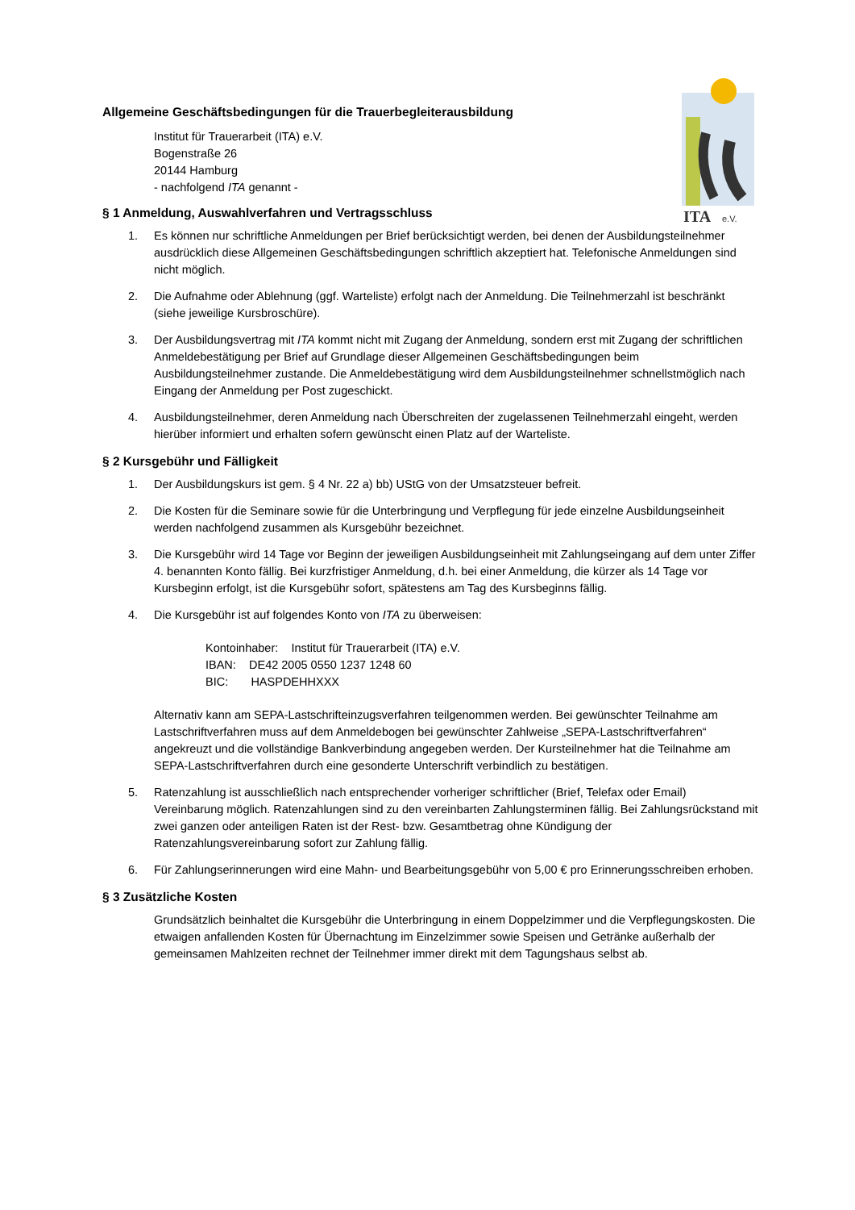ITA
e.V.
Allgemeine Geschäftsbedingungen für die Trauerbegleiterausbildung
Institut für Trauerarbeit (ITA) e.V.
Bogenstraße 26
20144 Hamburg
- nachfolgend ITA genannt -
§ 1 Anmeldung, Auswahlverfahren und Vertragsschluss
1. Es können nur schriftliche Anmeldungen per Brief berücksichtigt werden, bei denen der Ausbildungsteilnehmer ausdrücklich diese Allgemeinen Geschäftsbedingungen schriftlich akzeptiert hat. Telefonische Anmeldungen sind nicht möglich.
2. Die Aufnahme oder Ablehnung (ggf. Warteliste) erfolgt nach der Anmeldung. Die Teilnehmerzahl ist beschränkt (siehe jeweilige Kursbroschüre).
3. Der Ausbildungsvertrag mit ITA kommt nicht mit Zugang der Anmeldung, sondern erst mit Zugang der schriftlichen Anmeldebestätigung per Brief auf Grundlage dieser Allgemeinen Geschäftsbedingungen beim Ausbildungsteilnehmer zustande. Die Anmeldebestätigung wird dem Ausbildungsteilnehmer schnellstmöglich nach Eingang der Anmeldung per Post zugeschickt.
4. Ausbildungsteilnehmer, deren Anmeldung nach Überschreiten der zugelassenen Teilnehmerzahl eingeht, werden hierüber informiert und erhalten sofern gewünscht einen Platz auf der Warteliste.
§ 2 Kursgebühr und Fälligkeit
1. Der Ausbildungskurs ist gem. § 4 Nr. 22 a) bb) UStG von der Umsatzsteuer befreit.
2. Die Kosten für die Seminare sowie für die Unterbringung und Verpflegung für jede einzelne Ausbildungseinheit werden nachfolgend zusammen als Kursgebühr bezeichnet.
3. Die Kursgebühr wird 14 Tage vor Beginn der jeweiligen Ausbildungseinheit mit Zahlungseingang auf dem unter Ziffer 4. benannten Konto fällig. Bei kurzfristiger Anmeldung, d.h. bei einer Anmeldung, die kürzer als 14 Tage vor Kursbeginn erfolgt, ist die Kursgebühr sofort, spätestens am Tag des Kursbeginns fällig.
4. Die Kursgebühr ist auf folgendes Konto von ITA zu überweisen:
Kontoinhaber: Institut für Trauerarbeit (ITA) e.V.
IBAN: DE42 2005 0550 1237 1248 60
BIC: HASPDEHHXXX
Alternativ kann am SEPA-Lastschrifteinzugsverfahren teilgenommen werden. Bei gewünschter Teilnahme am Lastschriftverfahren muss auf dem Anmeldebogen bei gewünschter Zahlweise „SEPA-Lastschriftverfahren“ angekreuzt und die vollständige Bankverbindung angegeben werden. Der Kursteilnehmer hat die Teilnahme am SEPA-Lastschriftverfahren durch eine gesonderte Unterschrift verbindlich zu bestätigen.
5. Ratenzahlung ist ausschließlich nach entsprechender vorheriger schriftlicher (Brief, Telefax oder Email) Vereinbarung möglich. Ratenzahlungen sind zu den vereinbarten Zahlungsterminen fällig. Bei Zahlungsrückstand mit zwei ganzen oder anteiligen Raten ist der Rest- bzw. Gesamtbetrag ohne Kündigung der Ratenzahlungsvereinbarung sofort zur Zahlung fällig.
6. Für Zahlungserinnerungen wird eine Mahn- und Bearbeitungsgebühr von 5,00 € pro Erinnerungsschreiben erhoben.
§ 3 Zusätzliche Kosten
Grundsätzlich beinhaltet die Kursgebühr die Unterbringung in einem Doppelzimmer und die Verpflegungskosten. Die etwaigen anfallenden Kosten für Übernachtung im Einzelzimmer sowie Speisen und Getränke außerhalb der gemeinsamen Mahlzeiten rechnet der Teilnehmer immer direkt mit dem Tagungshaus selbst ab.